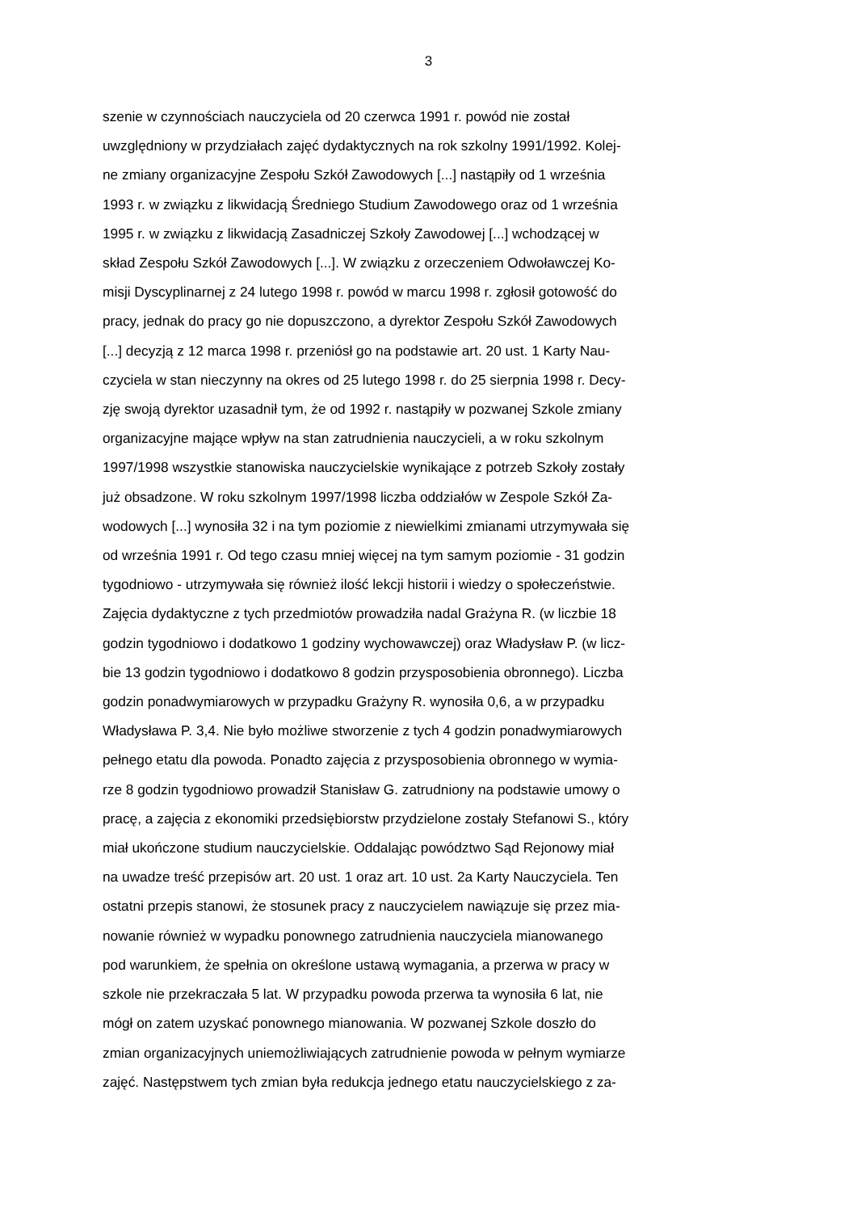3
szenie w czynnościach nauczyciela od 20 czerwca 1991 r. powód nie został
uwzględniony w przydziałach zajęć dydaktycznych na rok szkolny 1991/1992. Kolej-
ne zmiany organizacyjne Zespołu Szkół Zawodowych [...] nastąpiły od 1 września
1993 r. w związku z likwidacją Średniego Studium Zawodowego oraz od 1 września
1995 r. w związku z likwidacją Zasadniczej Szkoły Zawodowej [...] wchodzącej w
skład Zespołu Szkół Zawodowych [...]. W związku z orzeczeniem Odwoławczej Ko-
misji Dyscyplinarnej z 24 lutego 1998 r. powód w marcu 1998 r. zgłosił gotowość do
pracy, jednak do pracy go nie dopuszczono, a dyrektor Zespołu Szkół Zawodowych
[...] decyzją z 12 marca 1998 r. przeniósł go na podstawie art. 20 ust. 1 Karty Nau-
czyciela w stan nieczynny na okres od 25 lutego 1998 r. do 25 sierpnia 1998 r. Decy-
zję swoją dyrektor uzasadnił tym, że od 1992 r. nastąpiły w pozwanej Szkole zmiany
organizacyjne mające wpływ na stan zatrudnienia nauczycieli, a w roku szkolnym
1997/1998 wszystkie stanowiska nauczycielskie wynikające z potrzeb Szkoły zostały
już obsadzone. W roku szkolnym 1997/1998 liczba oddziałów w Zespole Szkół Za-
wodowych [...] wynosiła 32 i na tym poziomie z niewielkimi zmianami utrzymywała się
od września 1991 r. Od tego czasu mniej więcej na tym samym poziomie - 31 godzin
tygodniowo - utrzymywała się również ilość lekcji historii i wiedzy o społeczeństwie.
Zajęcia dydaktyczne z tych przedmiotów prowadziła nadal Grażyna R. (w liczbie 18
godzin tygodniowo i dodatkowo 1 godziny wychowawczej) oraz Władysław P. (w licz-
bie 13 godzin tygodniowo i dodatkowo 8 godzin przysposobienia obronnego). Liczba
godzin ponadwymiarowych w przypadku Grażyny R. wynosiła 0,6, a w przypadku
Władysława P. 3,4. Nie było możliwe stworzenie z tych 4 godzin ponadwymiarowych
pełnego etatu dla powoda. Ponadto zajęcia z przysposobienia obronnego w wymia-
rze 8 godzin tygodniowo prowadził Stanisław G. zatrudniony na podstawie umowy o
pracę, a zajęcia z ekonomiki przedsiębiorstw przydzielone zostały Stefanowi S., który
miał ukończone studium nauczycielskie. Oddalając powództwo Sąd Rejonowy miał
na uwadze treść przepisów art. 20 ust. 1 oraz art. 10 ust. 2a Karty Nauczyciela. Ten
ostatni przepis stanowi, że stosunek pracy z nauczycielem nawiązuje się przez mia-
nowanie również w wypadku ponownego zatrudnienia nauczyciela mianowanego
pod warunkiem, że spełnia on określone ustawą wymagania, a przerwa w pracy w
szkole nie przekraczała 5 lat. W przypadku powoda przerwa ta wynosiła 6 lat, nie
mógł on zatem uzyskać ponownego mianowania. W pozwanej Szkole doszło do
zmian organizacyjnych uniemożliwiających zatrudnienie powoda w pełnym wymiarze
zajęć. Następstwem tych zmian była redukcja jednego etatu nauczycielskiego z za-